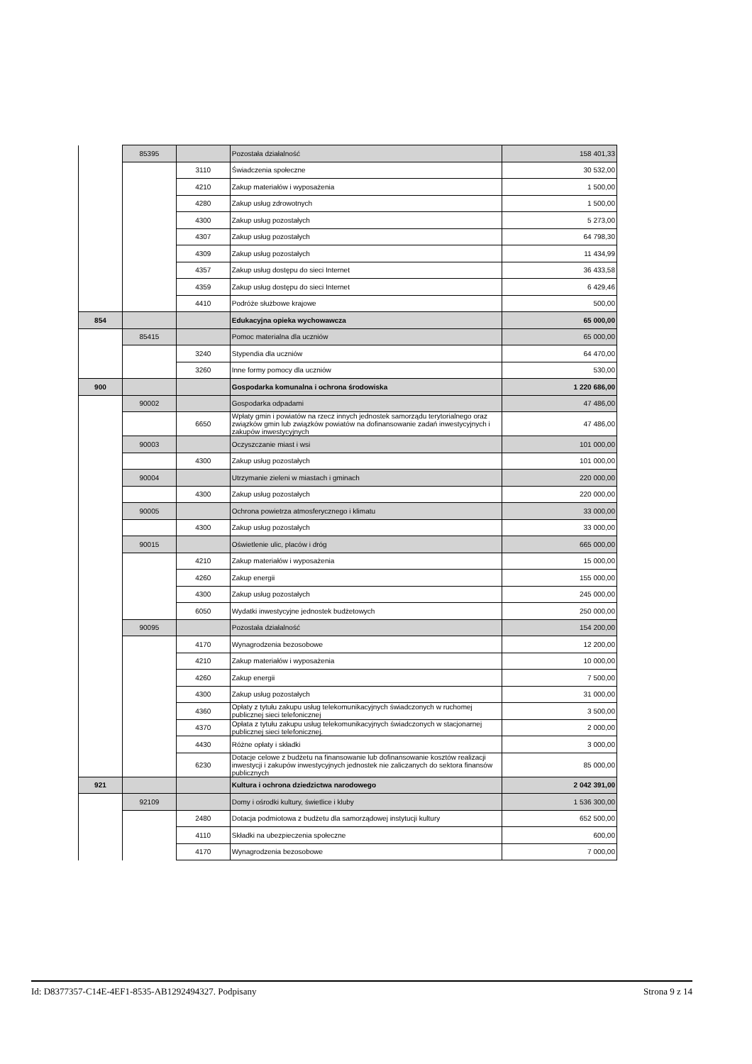| | 85395 | | Pozostała działalność | 158 401,33 |
| | | 3110 | Świadczenia społeczne | 30 532,00 |
| | | 4210 | Zakup materiałów i wyposażenia | 1 500,00 |
| | | 4280 | Zakup usług zdrowotnych | 1 500,00 |
| | | 4300 | Zakup usług pozostałych | 5 273,00 |
| | | 4307 | Zakup usług pozostałych | 64 798,30 |
| | | 4309 | Zakup usług pozostałych | 11 434,99 |
| | | 4357 | Zakup usług dostępu do sieci Internet | 36 433,58 |
| | | 4359 | Zakup usług dostępu do sieci Internet | 6 429,46 |
| | | 4410 | Podróże służbowe krajowe | 500,00 |
| 854 | | | Edukacyjna opieka wychowawcza | 65 000,00 |
| | 85415 | | Pomoc materialna dla uczniów | 65 000,00 |
| | | 3240 | Stypendia dla uczniów | 64 470,00 |
| | | 3260 | Inne formy pomocy dla uczniów | 530,00 |
| 900 | | | Gospodarka komunalna i ochrona środowiska | 1 220 686,00 |
| | 90002 | | Gospodarka odpadami | 47 486,00 |
| | | 6650 | Wpłaty gmin i powiatów na rzecz innych jednostek samorządu terytorialnego oraz związków gmin lub związków powiatów na dofinansowanie zadań inwestycyjnych i zakupów inwestycyjnych | 47 486,00 |
| | 90003 | | Oczyszczanie miast i wsi | 101 000,00 |
| | | 4300 | Zakup usług pozostałych | 101 000,00 |
| | 90004 | | Utrzymanie zieleni w miastach i gminach | 220 000,00 |
| | | 4300 | Zakup usług pozostałych | 220 000,00 |
| | 90005 | | Ochrona powietrza atmosferycznego i klimatu | 33 000,00 |
| | | 4300 | Zakup usług pozostałych | 33 000,00 |
| | 90015 | | Oświetlenie ulic, placów i dróg | 665 000,00 |
| | | 4210 | Zakup materiałów i wyposażenia | 15 000,00 |
| | | 4260 | Zakup energii | 155 000,00 |
| | | 4300 | Zakup usług pozostałych | 245 000,00 |
| | | 6050 | Wydatki inwestycyjne jednostek budżetowych | 250 000,00 |
| | 90095 | | Pozostała działalność | 154 200,00 |
| | | 4170 | Wynagrodzenia bezosobowe | 12 200,00 |
| | | 4210 | Zakup materiałów i wyposażenia | 10 000,00 |
| | | 4260 | Zakup energii | 7 500,00 |
| | | 4300 | Zakup usług pozostałych | 31 000,00 |
| | | 4360 | Opłaty z tytułu zakupu usług telekomunikacyjnych świadczonych w ruchomej publicznej sieci telefonicznej | 3 500,00 |
| | | 4370 | Opłata z tytułu zakupu usług telekomunikacyjnych świadczonych w stacjonarnej publicznej sieci telefonicznej. | 2 000,00 |
| | | 4430 | Różne opłaty i składki | 3 000,00 |
| | | 6230 | Dotacje celowe z budżetu na finansowanie lub dofinansowanie kosztów realizacji inwestycji i zakupów inwestycyjnych jednostek nie zaliczanych do sektora finansów publicznych | 85 000,00 |
| 921 | | | Kultura i ochrona dziedzictwa narodowego | 2 042 391,00 |
| | 92109 | | Domy i ośrodki kultury, świetlice i kluby | 1 536 300,00 |
| | | 2480 | Dotacja podmiotowa z budżetu dla samorządowej instytucji kultury | 652 500,00 |
| | | 4110 | Składki na ubezpieczenia społeczne | 600,00 |
| | | 4170 | Wynagrodzenia bezosobowe | 7 000,00 |
Id: D8377357-C14E-4EF1-8535-AB1292494327. Podpisany Strona 9 z 14